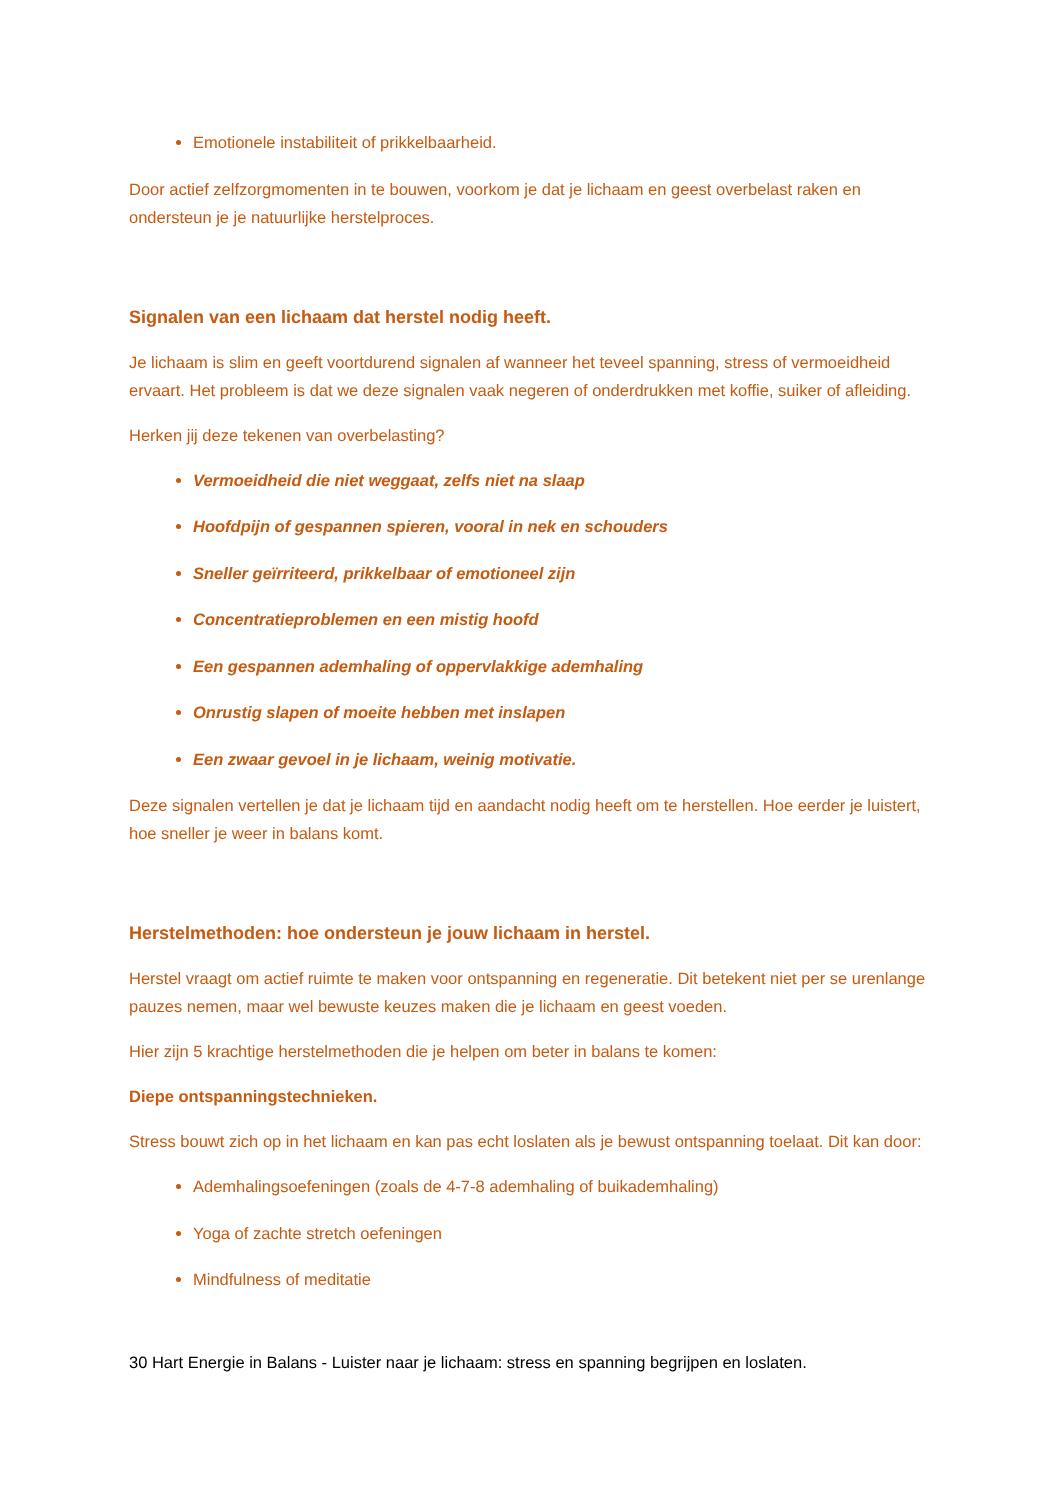Emotionele instabiliteit of prikkelbaarheid.
Door actief zelfzorgmomenten in te bouwen, voorkom je dat je lichaam en geest overbelast raken en ondersteun je je natuurlijke herstelproces.
Signalen van een lichaam dat herstel nodig heeft.
Je lichaam is slim en geeft voortdurend signalen af wanneer het teveel spanning, stress of vermoeidheid ervaart. Het probleem is dat we deze signalen vaak negeren of onderdrukken met koffie, suiker of afleiding.
Herken jij deze tekenen van overbelasting?
Vermoeidheid die niet weggaat, zelfs niet na slaap
Hoofdpijn of gespannen spieren, vooral in nek en schouders
Sneller geïrriteerd, prikkelbaar of emotioneel zijn
Concentratieproblemen en een mistig hoofd
Een gespannen ademhaling of oppervlakkige ademhaling
Onrustig slapen of moeite hebben met inslapen
Een zwaar gevoel in je lichaam, weinig motivatie.
Deze signalen vertellen je dat je lichaam tijd en aandacht nodig heeft om te herstellen. Hoe eerder je luistert, hoe sneller je weer in balans komt.
Herstelmethoden: hoe ondersteun je jouw lichaam in herstel.
Herstel vraagt om actief ruimte te maken voor ontspanning en regeneratie. Dit betekent niet per se urenlange pauzes nemen, maar wel bewuste keuzes maken die je lichaam en geest voeden.
Hier zijn 5 krachtige herstelmethoden die je helpen om beter in balans te komen:
Diepe ontspanningstechnieken.
Stress bouwt zich op in het lichaam en kan pas echt loslaten als je bewust ontspanning toelaat. Dit kan door:
Ademhalingsoefeningen (zoals de 4-7-8 ademhaling of buikademhaling)
Yoga of zachte stretch oefeningen
Mindfulness of meditatie
30 Hart Energie in Balans - Luister naar je lichaam: stress en spanning begrijpen en loslaten.